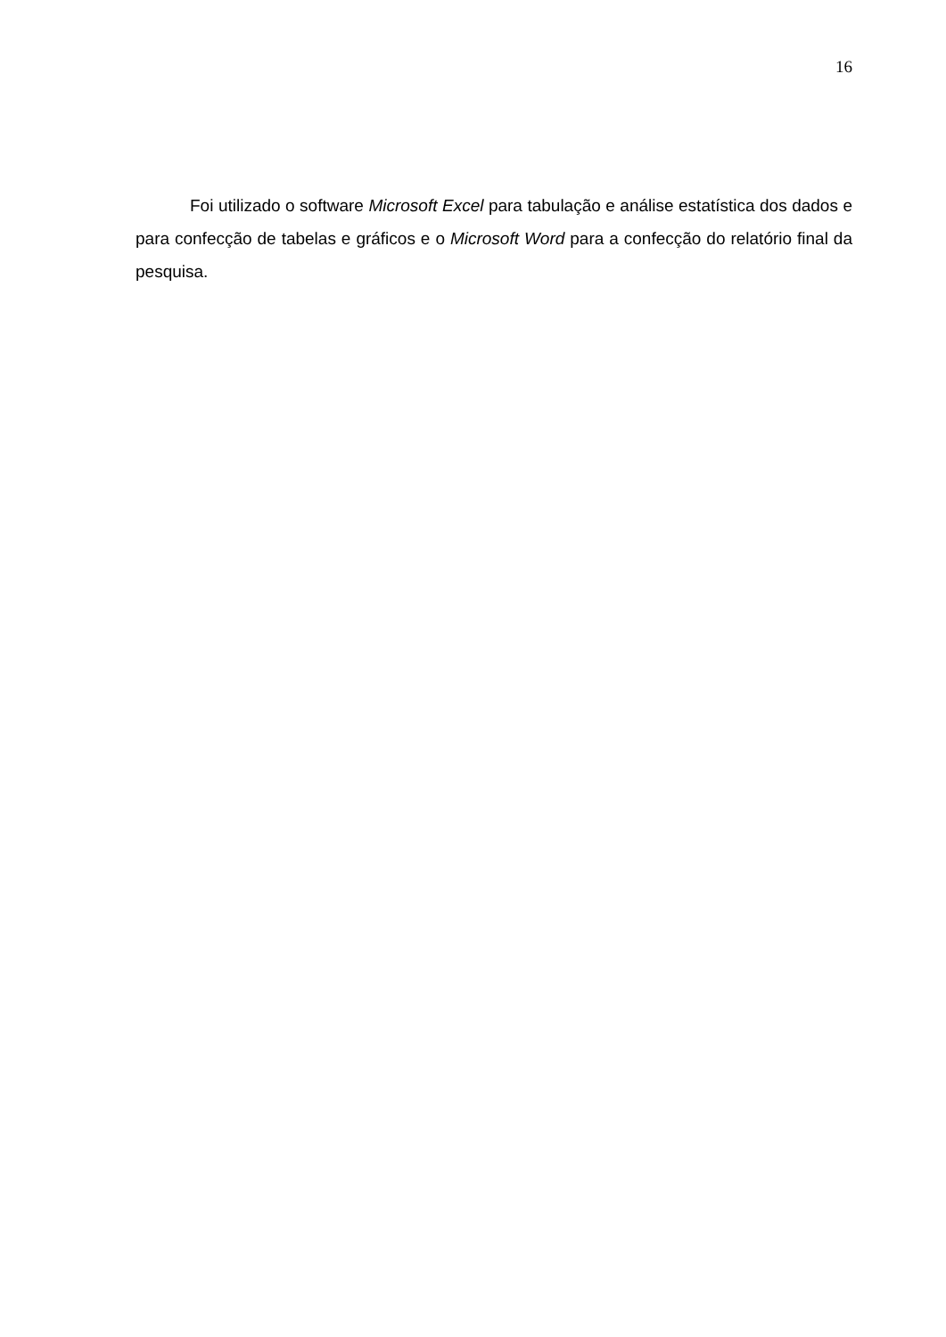16
Foi utilizado o software Microsoft Excel para tabulação e análise estatística dos dados e para confecção de tabelas e gráficos e o Microsoft Word para a confecção do relatório final da pesquisa.